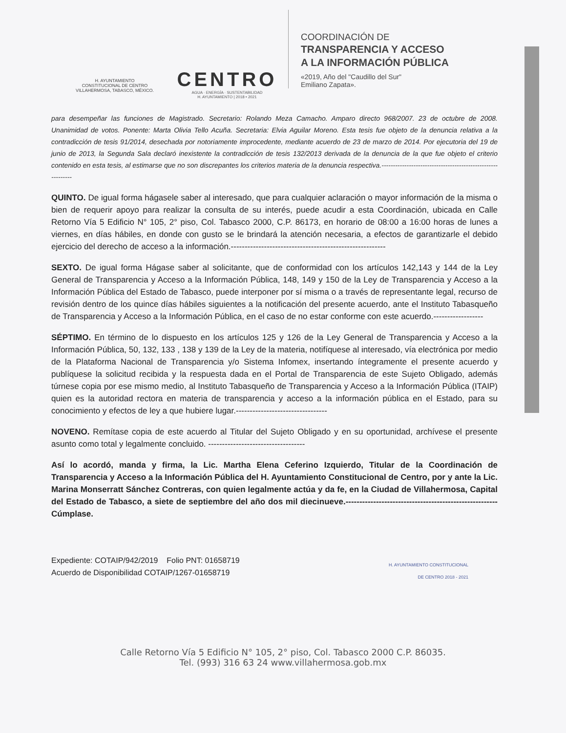H. AYUNTAMIENTO
CONSTITUCIONAL DE CENTRO
VILLAHERMOSA, TABASCO, MÉXICO.
CENTRO
AGUA · ENERGÍA · SUSTENTABILIDAD
H. AYUNTAMIENTO | 2018 • 2021
COORDINACIÓN DE
TRANSPARENCIA Y ACCESO
A LA INFORMACIÓN PÚBLICA
«2019, Año del "Caudillo del Sur"
Emiliano Zapata».
para desempeñar las funciones de Magistrado. Secretario: Rolando Meza Camacho. Amparo directo 968/2007. 23 de octubre de 2008. Unanimidad de votos. Ponente: Marta Olivia Tello Acuña. Secretaria: Elvia Aguilar Moreno. Esta tesis fue objeto de la denuncia relativa a la contradicción de tesis 91/2014, desechada por notoriamente improcedente, mediante acuerdo de 23 de marzo de 2014. Por ejecutoria del 19 de junio de 2013, la Segunda Sala declaró inexistente la contradicción de tesis 132/2013 derivada de la denuncia de la que fue objeto el criterio contenido en esta tesis, al estimarse que no son discrepantes los criterios materia de la denuncia respectiva.------------------------------------------------------------
QUINTO. De igual forma hágasele saber al interesado, que para cualquier aclaración o mayor información de la misma o bien de requerir apoyo para realizar la consulta de su interés, puede acudir a esta Coordinación, ubicada en Calle Retorno Vía 5 Edificio N° 105, 2° piso, Col. Tabasco 2000, C.P. 86173, en horario de 08:00 a 16:00 horas de lunes a viernes, en días hábiles, en donde con gusto se le brindará la atención necesaria, a efectos de garantizarle el debido ejercicio del derecho de acceso a la información.--------------------------------------------------------
SEXTO. De igual forma Hágase saber al solicitante, que de conformidad con los artículos 142,143 y 144 de la Ley General de Transparencia y Acceso a la Información Pública, 148, 149 y 150 de la Ley de Transparencia y Acceso a la Información Pública del Estado de Tabasco, puede interponer por sí misma o a través de representante legal, recurso de revisión dentro de los quince días hábiles siguientes a la notificación del presente acuerdo, ante el Instituto Tabasqueño de Transparencia y Acceso a la Información Pública, en el caso de no estar conforme con este acuerdo.------------------
SÉPTIMO. En término de lo dispuesto en los artículos 125 y 126 de la Ley General de Transparencia y Acceso a la Información Pública, 50, 132, 133 , 138 y 139 de la Ley de la materia, notifíquese al interesado, vía electrónica por medio de la Plataforma Nacional de Transparencia y/o Sistema Infomex, insertando íntegramente el presente acuerdo y publíquese la solicitud recibida y la respuesta dada en el Portal de Transparencia de este Sujeto Obligado, además túrnese copia por ese mismo medio, al Instituto Tabasqueño de Transparencia y Acceso a la Información Pública (ITAIP) quien es la autoridad rectora en materia de transparencia y acceso a la información pública en el Estado, para su conocimiento y efectos de ley a que hubiere lugar.---------------------------------
NOVENO. Remítase copia de este acuerdo al Titular del Sujeto Obligado y en su oportunidad, archívese el presente asunto como total y legalmente concluido. -----------------------------------
Así lo acordó, manda y firma, la Lic. Martha Elena Ceferino Izquierdo, Titular de la Coordinación de Transparencia y Acceso a la Información Pública del H. Ayuntamiento Constitucional de Centro, por y ante la Lic. Marina Monserratt Sánchez Contreras, con quien legalmente actúa y da fe, en la Ciudad de Villahermosa, Capital del Estado de Tabasco, a siete de septiembre del año dos mil diecinueve.-------------------------------------------------------Cúmplase.
Expediente: COTAIP/942/2019 Folio PNT: 01658719
Acuerdo de Disponibilidad COTAIP/1267-01658719
H. AYUNTAMIENTO CONSTITUCIONAL
DE CENTRO 2018 - 2021
Calle Retorno Vía 5 Edificio N° 105, 2° piso, Col. Tabasco 2000 C.P. 86035.
Tel. (993) 316 63 24 www.villahermosa.gob.mx